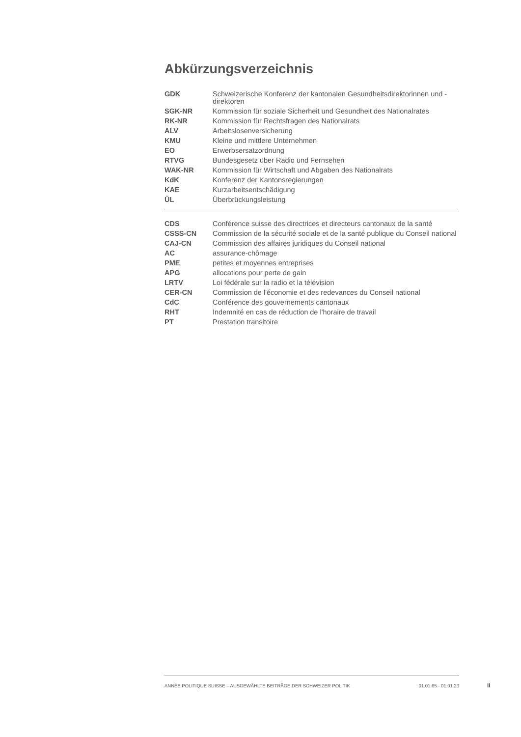Abkürzungsverzeichnis
| GDK | Schweizerische Konferenz der kantonalen Gesundheitsdirektorinnen und -direktoren |
| SGK-NR | Kommission für soziale Sicherheit und Gesundheit des Nationalrates |
| RK-NR | Kommission für Rechtsfragen des Nationalrats |
| ALV | Arbeitslosenversicherung |
| KMU | Kleine und mittlere Unternehmen |
| EO | Erwerbsersatzordnung |
| RTVG | Bundesgesetz über Radio und Fernsehen |
| WAK-NR | Kommission für Wirtschaft und Abgaben des Nationalrats |
| KdK | Konferenz der Kantonsregierungen |
| KAE | Kurzarbeitsentschädigung |
| ÜL | Überbrückungsleistung |
| CDS | Conférence suisse des directrices et directeurs cantonaux de la santé |
| CSSS-CN | Commission de la sécurité sociale et de la santé publique du Conseil national |
| CAJ-CN | Commission des affaires juridiques du Conseil national |
| AC | assurance-chômage |
| PME | petites et moyennes entreprises |
| APG | allocations pour perte de gain |
| LRTV | Loi fédérale sur la radio et la télévision |
| CER-CN | Commission de l'économie et des redevances du Conseil national |
| CdC | Conférence des gouvernements cantonaux |
| RHT | Indemnité en cas de réduction de l'horaire de travail |
| PT | Prestation transitoire |
ANNÉE POLITIQUE SUISSE – AUSGEWÄHLTE BEITRÄGE DER SCHWEIZER POLITIK 01.01.65 - 01.01.23
II